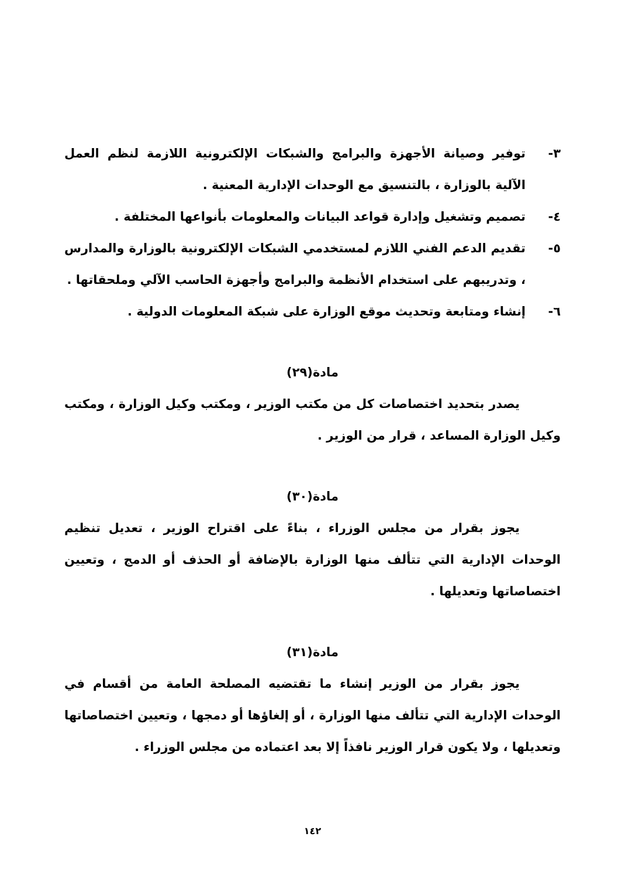٣- توفير وصيانة الأجهزة والبرامج والشبكات الإلكترونية اللازمة لنظم العمل الآلية بالوزارة ، بالتنسيق مع الوحدات الإدارية المعنية .
٤- تصميم وتشغيل وإدارة قواعد البيانات والمعلومات بأنواعها المختلفة .
٥- تقديم الدعم الفني اللازم لمستخدمي الشبكات الإلكترونية بالوزارة والمدارس ، وتدريبهم على استخدام الأنظمة والبرامج وأجهزة الحاسب الآلي وملحقاتها .
٦- إنشاء ومتابعة وتحديث موقع الوزارة على شبكة المعلومات الدولية .
مادة(٢٩)
يصدر بتحديد اختصاصات كل من مكتب الوزير ، ومكتب وكيل الوزارة ، ومكتب وكيل الوزارة المساعد ، قرار من الوزير .
مادة(٣٠)
يجوز بقرار من مجلس الوزراء ، بناءً على اقتراح الوزير ، تعديل تنظيم الوحدات الإدارية التي تتألف منها الوزارة بالإضافة أو الحذف أو الدمج ، وتعيين اختصاصاتها وتعديلها .
مادة(٣١)
يجوز بقرار من الوزير إنشاء ما تقتضيه المصلحة العامة من أقسام في الوحدات الإدارية التي تتألف منها الوزارة ، أو إلغاؤها أو دمجها ، وتعيين اختصاصاتها وتعديلها ، ولا يكون قرار الوزير نافذاً إلا بعد اعتماده من مجلس الوزراء .
١٤٢